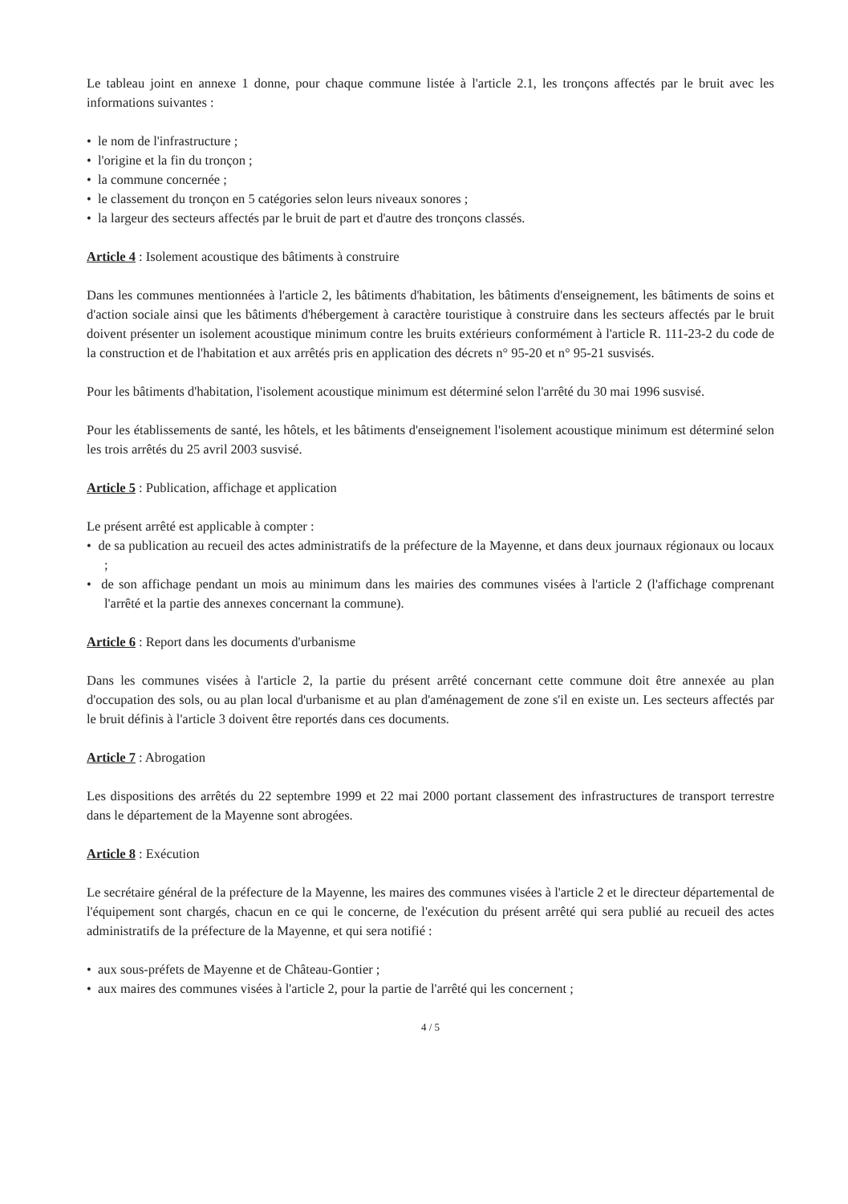Le tableau joint en annexe 1 donne, pour chaque commune listée à l'article 2.1, les tronçons affectés par le bruit avec les informations suivantes :
• le nom de l'infrastructure ;
• l'origine et la fin du tronçon ;
• la commune concernée ;
• le classement du tronçon en 5 catégories selon leurs niveaux sonores ;
• la largeur des secteurs affectés par le bruit de part et d'autre des tronçons classés.
Article 4 : Isolement acoustique des bâtiments à construire
Dans les communes mentionnées à l'article 2, les bâtiments d'habitation, les bâtiments d'enseignement, les bâtiments de soins et d'action sociale ainsi que les bâtiments d'hébergement à caractère touristique à construire dans les secteurs affectés par le bruit doivent présenter un isolement acoustique minimum contre les bruits extérieurs conformément à l'article R. 111-23-2 du code de la construction et de l'habitation et aux arrêtés pris en application des décrets n° 95-20 et n° 95-21 susvisés.
Pour les bâtiments d'habitation, l'isolement acoustique minimum est déterminé selon l'arrêté du 30 mai 1996 susvisé.
Pour les établissements de santé, les hôtels, et les bâtiments d'enseignement l'isolement acoustique minimum est déterminé selon les trois arrêtés du 25 avril 2003 susvisé.
Article 5 : Publication, affichage et application
Le présent arrêté est applicable à compter :
• de sa publication au recueil des actes administratifs de la préfecture de la Mayenne, et dans deux journaux régionaux ou locaux ;
• de son affichage pendant un mois au minimum dans les mairies des communes visées à l'article 2 (l'affichage comprenant l'arrêté et la partie des annexes concernant la commune).
Article 6 : Report dans les documents d'urbanisme
Dans les communes visées à l'article 2, la partie du présent arrêté concernant cette commune doit être annexée au plan d'occupation des sols, ou au plan local d'urbanisme et au plan d'aménagement de zone s'il en existe un. Les secteurs affectés par le bruit définis à l'article 3 doivent être reportés dans ces documents.
Article 7 : Abrogation
Les dispositions des arrêtés du 22 septembre 1999 et 22 mai 2000 portant classement des infrastructures de transport terrestre dans le département de la Mayenne sont abrogées.
Article 8 : Exécution
Le secrétaire général de la préfecture de la Mayenne, les maires des communes visées à l'article 2 et le directeur départemental de l'équipement sont chargés, chacun en ce qui le concerne, de l'exécution du présent arrêté qui sera publié au recueil des actes administratifs de la préfecture de la Mayenne, et qui sera notifié :
• aux sous-préfets de Mayenne et de Château-Gontier ;
• aux maires des communes visées à l'article 2, pour la partie de l'arrêté qui les concernent ;
4 / 5